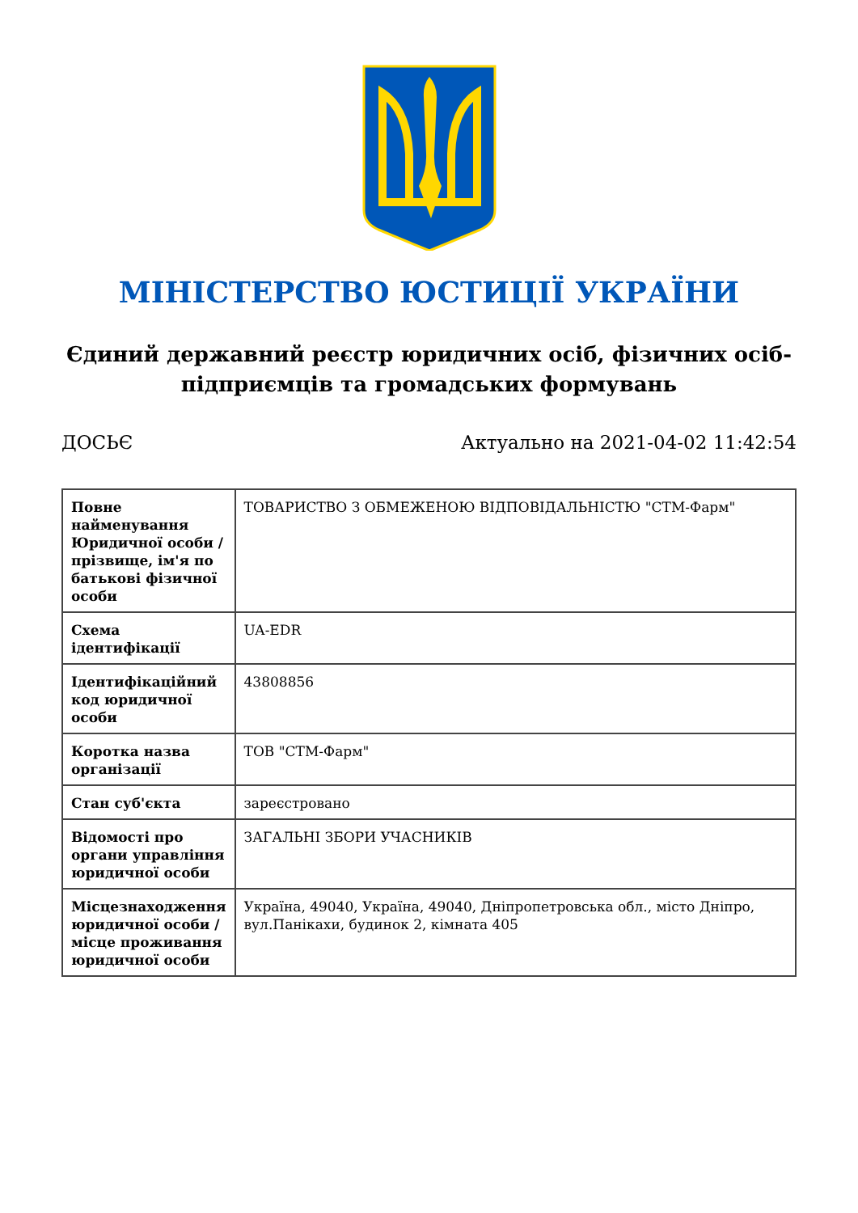МІНІСТЕРСТВО ЮСТИЦІЇ УКРАЇНИ
Єдиний державний реєстр юридичних осіб, фізичних осіб-підприємців та громадських формувань
ДОСЬЄ Актуально на 2021-04-02 11:42:54
| Повне найменування Юридичної особи / прізвище, ім'я по батькові фізичної особи | ТОВАРИСТВО З ОБМЕЖЕНОЮ ВІДПОВІДАЛЬНІСТЮ "СТМ-Фарм" |
| Схема ідентифікації | UA-EDR |
| Ідентифікаційний код юридичної особи | 43808856 |
| Коротка назва організації | ТОВ "СТМ-Фарм" |
| Стан суб'єкта | зареєстровано |
| Відомості про органи управління юридичної особи | ЗАГАЛЬНІ ЗБОРИ УЧАСНИКІВ |
| Місцезнаходження юридичної особи / місце проживання юридичної особи | Україна, 49040, Україна, 49040, Дніпропетровська обл., місто Дніпро, вул.Панікахи, будинок 2, кімната 405 |